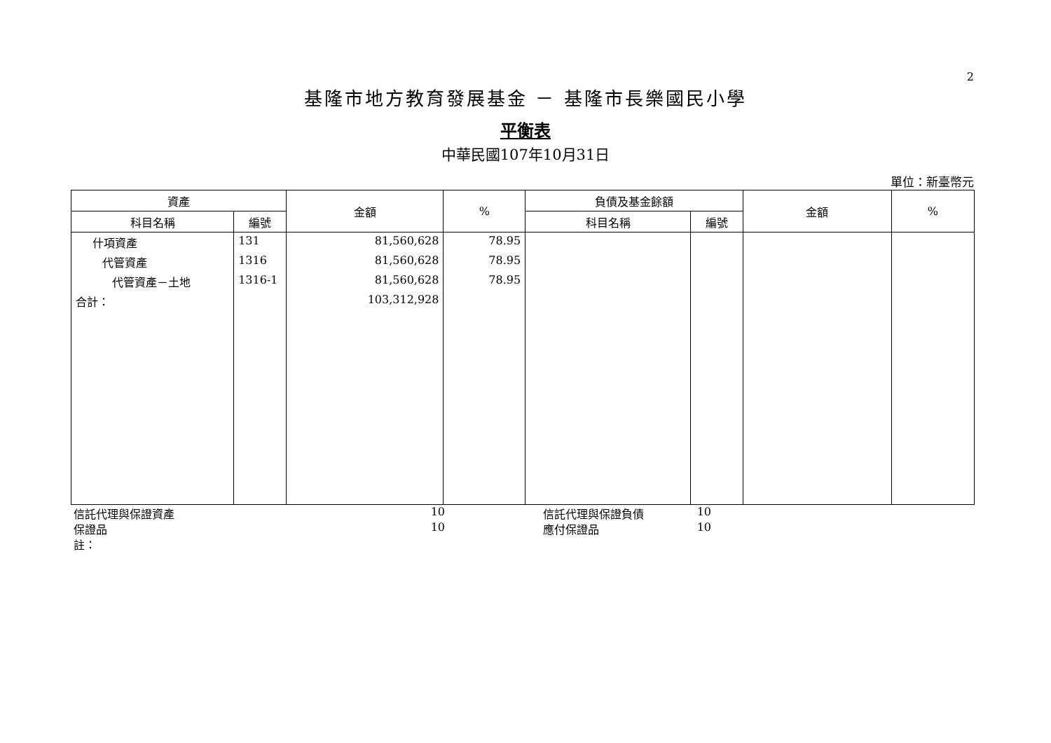2
基隆市地方教育發展基金 － 基隆市長樂國民小學
平衡表
中華民國107年10月31日
單位：新臺幣元
| 資產 | | 金額 | % | 負債及基金餘額 | | 金額 | % |
| --- | --- | --- | --- | --- | --- | --- | --- |
| 科目名稱 | 編號 | | | 科目名稱 | 編號 | | |
| 什項資產 | 131 | 81,560,628 | 78.95 | | | | |
| 代管資產 | 1316 | 81,560,628 | 78.95 | | | | |
| 代管資產－土地 | 1316-1 | 81,560,628 | 78.95 | | | | |
| 合計： | | 103,312,928 | | | | | |
信託代理與保證資產 10 信託代理與保證負債 10
保證品 10 應付保證品 10
註：